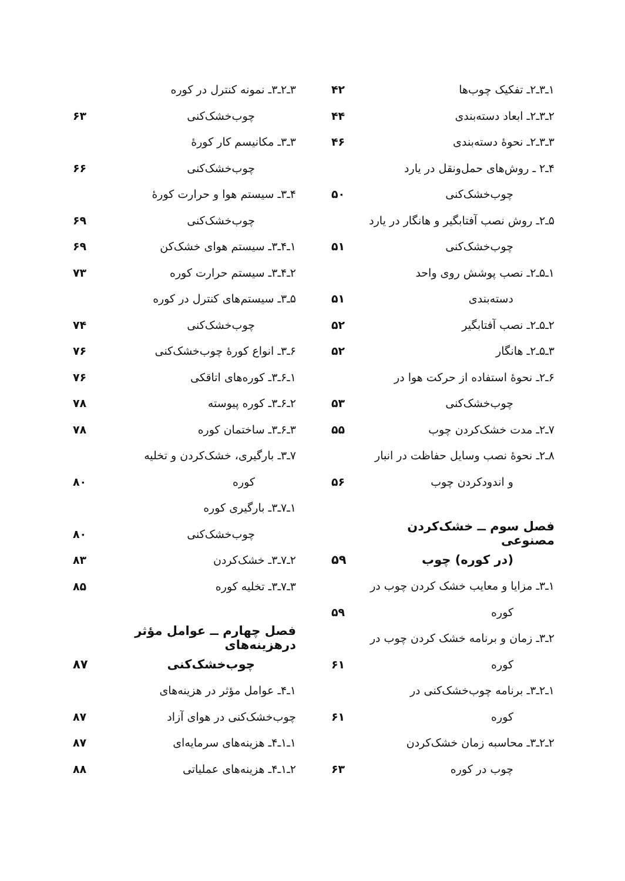۱ـ۳ـ۲ـ تفکیک چوب‌ها ۴۲
۲ـ۳ـ۲ـ ابعاد دسته‌بندی ۴۴
۳ـ۳ـ۲ـ نحوهٔ دسته‌بندی ۴۶
۴ـ۲ ـ روش‌های حمل‌ونقل در یارد
چوب‌خشک‌کنی ۵۰
۵ـ۲ـ روش نصب آفتابگیر و هانگار در یارد
چوب‌خشک‌کنی ۵۱
۱ـ۵ـ۲ـ نصب پوشش روی واحد
دسته‌بندی ۵۱
۲ـ۵ـ۲ـ نصب آفتابگیر ۵۲
۳ـ۵ـ۲ـ هانگار ۵۲
۶ـ۲ـ نحوهٔ استفاده از حرکت هوا در
چوب‌خشک‌کنی ۵۳
۷ـ۲ـ مدت خشک‌کردن چوب ۵۵
۸ـ۲ـ نحوهٔ نصب وسایل حفاظت در انبار
و اندودکردن چوب ۵۶
فصل سوم ــ خشک‌کردن مصنوعی
(در کوره) چوب ۵۹
۱ـ۳ـ مزایا و معایب خشک کردن چوب در
کوره ۵۹
۲ـ۳ـ زمان و برنامه خشک کردن چوب در
کوره ۶۱
۱ـ۲ـ۳ـ برنامه چوب‌خشک‌کنی در
کوره ۶۱
۲ـ۲ـ۳ـ محاسبه زمان خشک‌کردن
چوب در کوره ۶۳
۳ـ۲ـ۳ـ نمونه کنترل در کوره
چوب‌خشک‌کنی ۶۳
۳ـ۳ـ مکانیسم کار کورهٔ
چوب‌خشک‌کنی ۶۶
۴ـ۳ـ سیستم هوا و حرارت کورهٔ
چوب‌خشک‌کنی ۶۹
۱ـ۴ـ۳ـ سیستم هوای خشک‌کن ۶۹
۲ـ۴ـ۳ـ سیستم حرارت کوره ۷۳
۵ـ۳ـ سیستم‌های کنترل در کوره
چوب‌خشک‌کنی ۷۴
۶ـ۳ـ انواع کورهٔ چوب‌خشک‌کنی ۷۶
۱ـ۶ـ۳ـ کوره‌های اتاقکی ۷۶
۲ـ۶ـ۳ـ کوره پیوسته ۷۸
۳ـ۶ـ۳ـ ساختمان کوره ۷۸
۷ـ۳ـ بارگیری، خشک‌کردن و تخلیه
کوره ۸۰
۱ـ۷ـ۳ـ بارگیری کوره
چوب‌خشک‌کنی ۸۰
۲ـ۷ـ۳ـ خشک‌کردن ۸۳
۳ـ۷ـ۳ـ تخلیه کوره ۸۵
فصل چهارم ــ عوامل مؤثر درهزینه‌های
چوب‌خشک‌کنی ۸۷
۱ـ۴ـ عوامل مؤثر در هزینه‌های
چوب‌خشک‌کنی در هوای آزاد ۸۷
۱ـ۱ـ۴ـ هزینه‌های سرمایه‌ای ۸۷
۲ـ۱ـ۴ـ هزینه‌های عملیاتی ۸۸